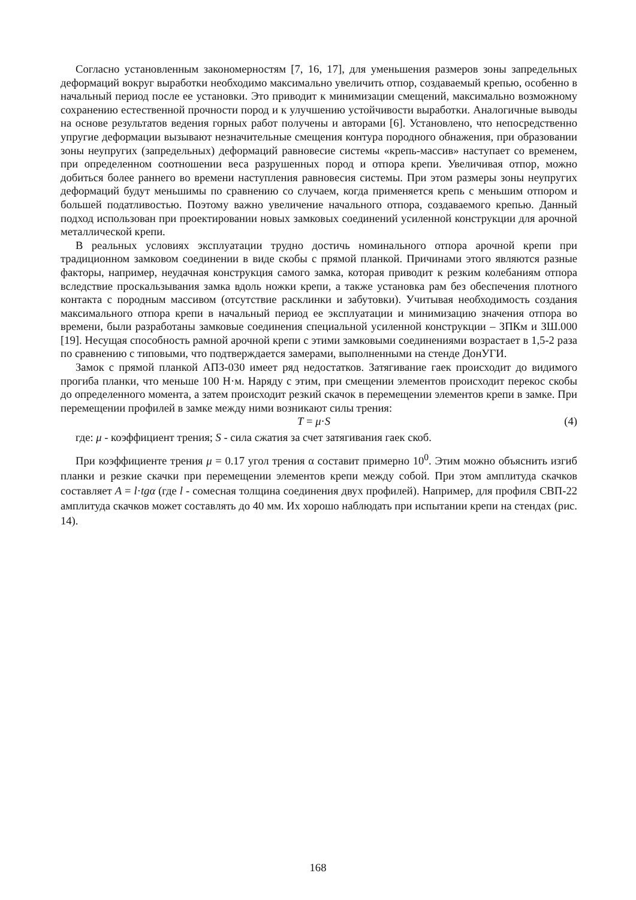Согласно установленным закономерностям [7, 16, 17], для уменьшения размеров зоны запредельных деформаций вокруг выработки необходимо максимально увеличить отпор, создаваемый крепью, особенно в начальный период после ее установки. Это приводит к минимизации смещений, максимально возможному сохранению естественной прочности пород и к улучшению устойчивости выработки. Аналогичные выводы на основе результатов ведения горных работ получены и авторами [6]. Установлено, что непосредственно упругие деформации вызывают незначительные смещения контура породного обнажения, при образовании зоны неупругих (запредельных) деформаций равновесие системы «крепь-массив» наступает со временем, при определенном соотношении веса разрушенных пород и отпора крепи. Увеличивая отпор, можно добиться более раннего во времени наступления равновесия системы. При этом размеры зоны неупругих деформаций будут меньшимы по сравнению со случаем, когда применяется крепь с меньшим отпором и большей податливостью. Поэтому важно увеличение начального отпора, создаваемого крепью. Данный подход использован при проектировании новых замковых соединений усиленной конструкции для арочной металлической крепи.
В реальных условиях эксплуатации трудно достичь номинального отпора арочной крепи при традиционном замковом соединении в виде скобы с прямой планкой. Причинами этого являются разные факторы, например, неудачная конструкция самого замка, которая приводит к резким колебаниям отпора вследствие проскальзывания замка вдоль ножки крепи, а также установка рам без обеспечения плотного контакта с породным массивом (отсутствие расклинки и забутовки). Учитывая необходимость создания максимального отпора крепи в начальный период ее эксплуатации и минимизацию значения отпора во времени, были разработаны замковые соединения специальной усиленной конструкции – ЗПКм и ЗШ.000 [19]. Несущая способность рамной арочной крепи с этими замковыми соединениями возрастает в 1,5-2 раза по сравнению с типовыми, что подтверждается замерами, выполненными на стенде ДонУГИ.
Замок с прямой планкой АПЗ-030 имеет ряд недостатков. Затягивание гаек происходит до видимого прогиба планки, что меньше 100 Н·м. Наряду с этим, при смещении элементов происходит перекос скобы до определенного момента, а затем происходит резкий скачок в перемещении элементов крепи в замке. При перемещении профилей в замке между ними возникают силы трения:
T = μ·S (4)
где: μ - коэффициент трения; S - сила сжатия за счет затягивания гаек скоб.
При коэффициенте трения μ = 0.17 угол трения α составит примерно 10<sup>0</sup>. Этим можно объяснить изгиб планки и резкие скачки при перемещении элементов крепи между собой. При этом амплитуда скачков составляет A = l·tgα (где l - сомесная толщина соединения двух профилей). Например, для профиля СВП-22 амплитуда скачков может составлять до 40 мм. Их хорошо наблюдать при испытании крепи на стендах (рис. 14).
168